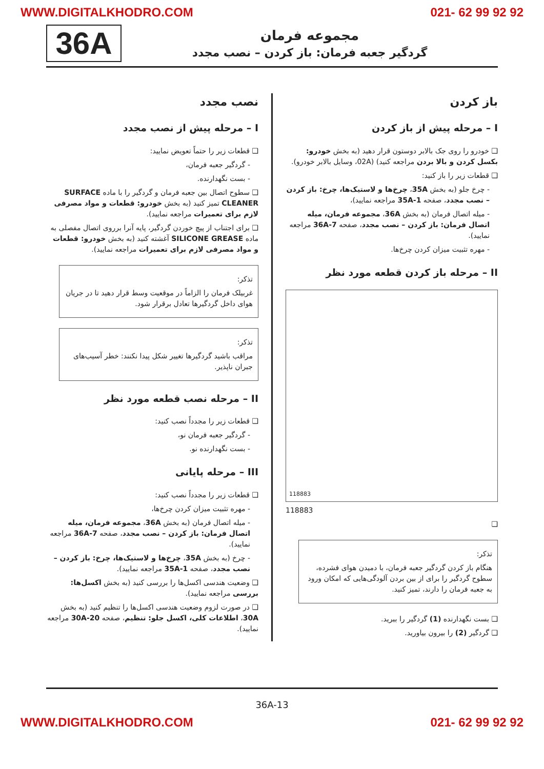WWW.DIGITALKHODRO.COM 021- 62 99 92 92
36A
مجموعه فرمان
گردگیر جعبه فرمان: باز کردن – نصب مجدد
باز کردن
I – مرحله پیش از باز کردن
❑ خودرو را روی جک بالابر دوستون قرار دهید (به بخش خودرو: بکسل کردن و بالا بردن مراجعه کنید) (02A، وسایل بالابر خودرو).
❑ قطعات زیر را باز کنید:
- چرخ جلو (به بخش 35A، چرخ‌ها و لاستیک‌ها، چرخ: باز کردن – نصب مجدد، صفحه 35A-1 مراجعه نمایید)،
- میله اتصال فرمان (به بخش 36A، مجموعه فرمان، میله اتصال فرمان: باز کردن – نصب مجدد، صفحه 36A-7 مراجعه نمایید).
- مهره تثبیت میزان کردن چرخ‌ها.
II – مرحله باز کردن قطعه مورد نظر
118883
118883
❑
تذکر:
هنگام باز کردن گردگیر جعبه فرمان، با دمیدن هوای فشرده، سطوح گردگیر را برای از بین بردن آلودگی‌هایی که امکان ورود به جعبه فرمان را دارند، تمیز کنید.
❑ بست نگهدارنده (1) گردگیر را ببرید.
❑ گردگیر (2) را بیرون بیاورید.
نصب مجدد
I – مرحله پیش از نصب مجدد
❑ قطعات زیر را حتماً تعویض نمایید:
- گردگیر جعبه فرمان،
- بست نگهدارنده.
❑ سطوح اتصال بین جعبه فرمان و گردگیر را با ماده SURFACE CLEANER تمیز کنید (به بخش خودرو: قطعات و مواد مصرفی لازم برای تعمیرات مراجعه نمایید).
❑ برای اجتناب از پیچ خوردن گردگیر، پایه آنرا برروی اتصال مفصلی به ماده SILICONE GREASE آغشته کنید (به بخش خودرو: قطعات و مواد مصرفی لازم برای تعمیرات مراجعه نمایید).
تذکر:
غربیلک فرمان را الزاماً در موقعیت وسط قرار دهید تا در جریان هوای داخل گردگیرها تعادل برقرار شود.
تذکر:
مراقب باشید گردگیرها تغییر شکل پیدا نکنند: خطر آسیب‌های جبران ناپذیر.
II – مرحله نصب قطعه مورد نظر
❑ قطعات زیر را مجدداً نصب کنید:
- گردگیر جعبه فرمان نو،
- بست نگهدارنده نو.
III – مرحله پایانی
❑ قطعات زیر را مجدداً نصب کنید:
- مهره تثبیت میزان کردن چرخ‌ها،
- میله اتصال فرمان (به بخش 36A، مجموعه فرمان، میله اتصال فرمان: باز کردن – نصب مجدد، صفحه 36A-7 مراجعه نمایید).
- چرخ (به بخش 35A، چرخ‌ها و لاستیک‌ها، چرخ: باز کردن – نصب مجدد، صفحه 35A-1 مراجعه نمایید).
❑ وضعیت هندسی اکسل‌ها را بررسی کنید (به بخش اکسل‌ها: بررسی مراجعه نمایید).
❑ در صورت لزوم وضعیت هندسی اکسل‌ها را تنظیم کنید (به بخش 30A، اطلاعات کلی، اکسل جلو: تنظیم، صفحه 30A-20 مراجعه نمایید).
36A-13
WWW.DIGITALKHODRO.COM 021- 62 99 92 92